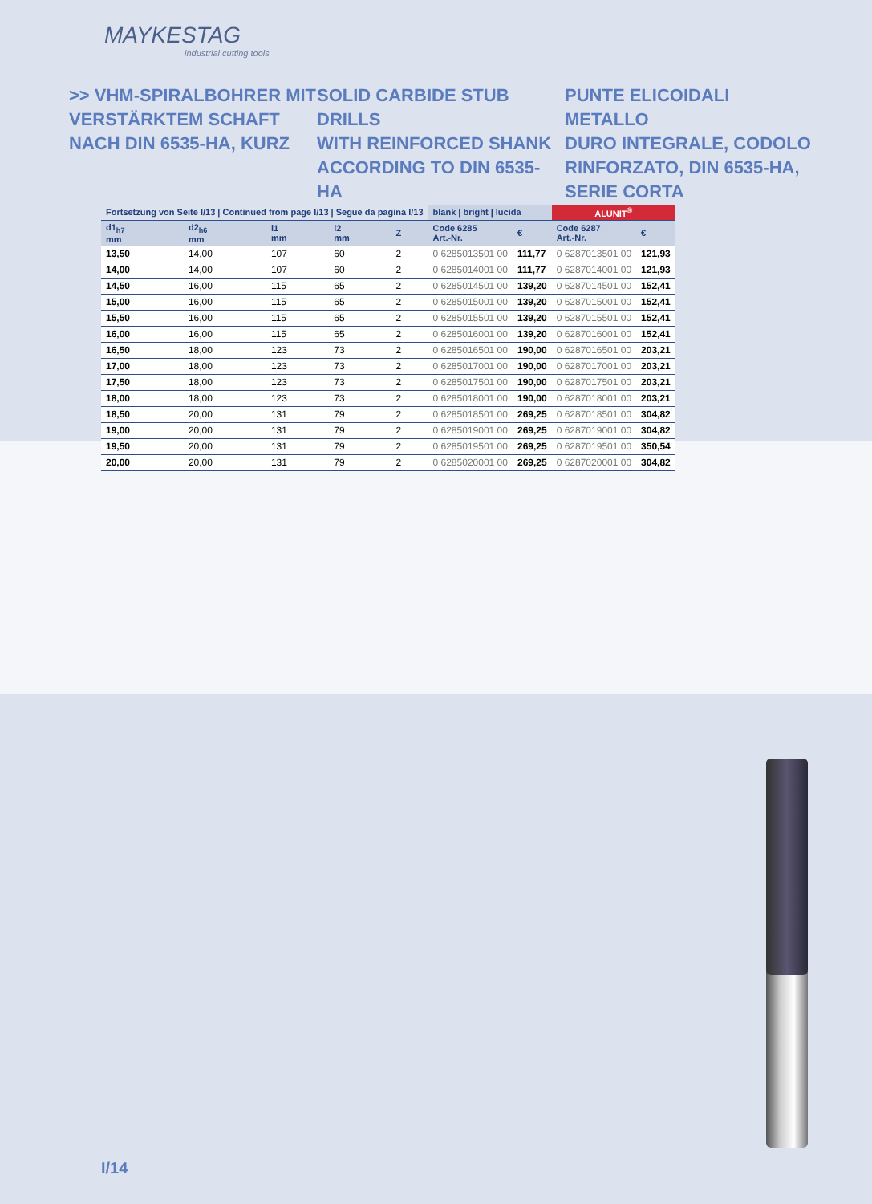MAYKESTAG
industrial cutting tools
>> VHM-SPIRALBOHRER MIT
VERSTÄRKTEM SCHAFT
NACH DIN 6535-HA, KURZ
SOLID CARBIDE STUB DRILLS
WITH REINFORCED SHANK
ACCORDING TO DIN 6535-HA
PUNTE ELICOIDALI METALLO
DURO INTEGRALE, CODOLO
RINFORZATO, DIN 6535-HA,
SERIE CORTA
| Fortsetzung von Seite I/13 / Continued from page I/13 / Segue da pagina I/13 | | | | | blank / bright / lucida | | ALUNIT<sup>®</sup> | |
| --- | --- | --- | --- | --- | --- | --- | --- | --- |
| d1<sub>h7</sub> mm | d2<sub>h6</sub> mm | l1 mm | l2 mm | Z | Code 6285 Art.-Nr. | € | Code 6287 Art.-Nr. | € |
| 13,50 | 14,00 | 107 | 60 | 2 | 0 6285013501 00 | 111,77 | 0 6287013501 00 | 121,93 |
| 14,00 | 14,00 | 107 | 60 | 2 | 0 6285014001 00 | 111,77 | 0 6287014001 00 | 121,93 |
| 14,50 | 16,00 | 115 | 65 | 2 | 0 6285014501 00 | 139,20 | 0 6287014501 00 | 152,41 |
| 15,00 | 16,00 | 115 | 65 | 2 | 0 6285015001 00 | 139,20 | 0 6287015001 00 | 152,41 |
| 15,50 | 16,00 | 115 | 65 | 2 | 0 6285015501 00 | 139,20 | 0 6287015501 00 | 152,41 |
| 16,00 | 16,00 | 115 | 65 | 2 | 0 6285016001 00 | 139,20 | 0 6287016001 00 | 152,41 |
| 16,50 | 18,00 | 123 | 73 | 2 | 0 6285016501 00 | 190,00 | 0 6287016501 00 | 203,21 |
| 17,00 | 18,00 | 123 | 73 | 2 | 0 6285017001 00 | 190,00 | 0 6287017001 00 | 203,21 |
| 17,50 | 18,00 | 123 | 73 | 2 | 0 6285017501 00 | 190,00 | 0 6287017501 00 | 203,21 |
| 18,00 | 18,00 | 123 | 73 | 2 | 0 6285018001 00 | 190,00 | 0 6287018001 00 | 203,21 |
| 18,50 | 20,00 | 131 | 79 | 2 | 0 6285018501 00 | 269,25 | 0 6287018501 00 | 304,82 |
| 19,00 | 20,00 | 131 | 79 | 2 | 0 6285019001 00 | 269,25 | 0 6287019001 00 | 304,82 |
| 19,50 | 20,00 | 131 | 79 | 2 | 0 6285019501 00 | 269,25 | 0 6287019501 00 | 350,54 |
| 20,00 | 20,00 | 131 | 79 | 2 | 0 6285020001 00 | 269,25 | 0 6287020001 00 | 304,82 |
I/14